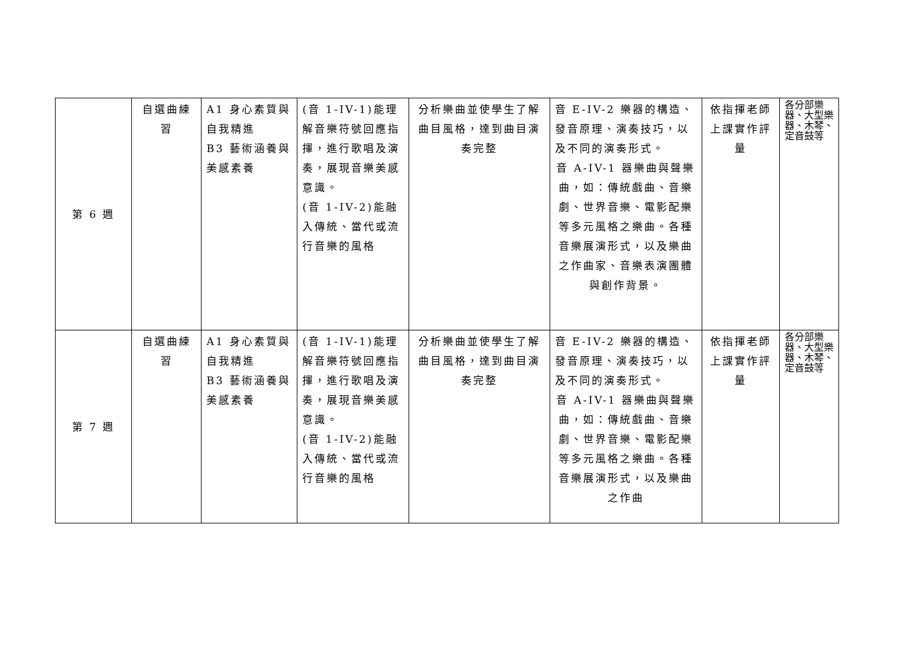| 第 6 週 | 自選曲練習 | A1 身心素質與自我精進 B3 藝術涵養與美感素養 | (音 1-IV-1)能理解音樂符號回應指揮，進行歌唱及演奏，展現音樂美感意識。 (音 1-IV-2)能融入傳統、當代或流行音樂的風格 | 分析樂曲並使學生了解曲目風格，達到曲目演奏完整 | 音 E-IV-2 樂器的構造、發音原理、演奏技巧，以及不同的演奏形式。 音 A-IV-1 器樂曲與聲樂曲，如：傳統戲曲、音樂劇、世界音樂、電影配樂等多元風格之樂曲。各種音樂展演形式，以及樂曲之作曲家、音樂表演團體與創作背景。 | 依指揮老師上課實作評量 | 各分部樂器、大型樂器、木琴、定音鼓等 |
| 第 7 週 | 自選曲練習 | A1 身心素質與自我精進 B3 藝術涵養與美感素養 | (音 1-IV-1)能理解音樂符號回應指揮，進行歌唱及演奏，展現音樂美感意識。 (音 1-IV-2)能融入傳統、當代或流行音樂的風格 | 分析樂曲並使學生了解曲目風格，達到曲目演奏完整 | 音 E-IV-2 樂器的構造、發音原理、演奏技巧，以及不同的演奏形式。 音 A-IV-1 器樂曲與聲樂曲，如：傳統戲曲、音樂劇、世界音樂、電影配樂等多元風格之樂曲。各種音樂展演形式，以及樂曲之作曲 | 依指揮老師上課實作評量 | 各分部樂器、大型樂器、木琴、定音鼓等 |